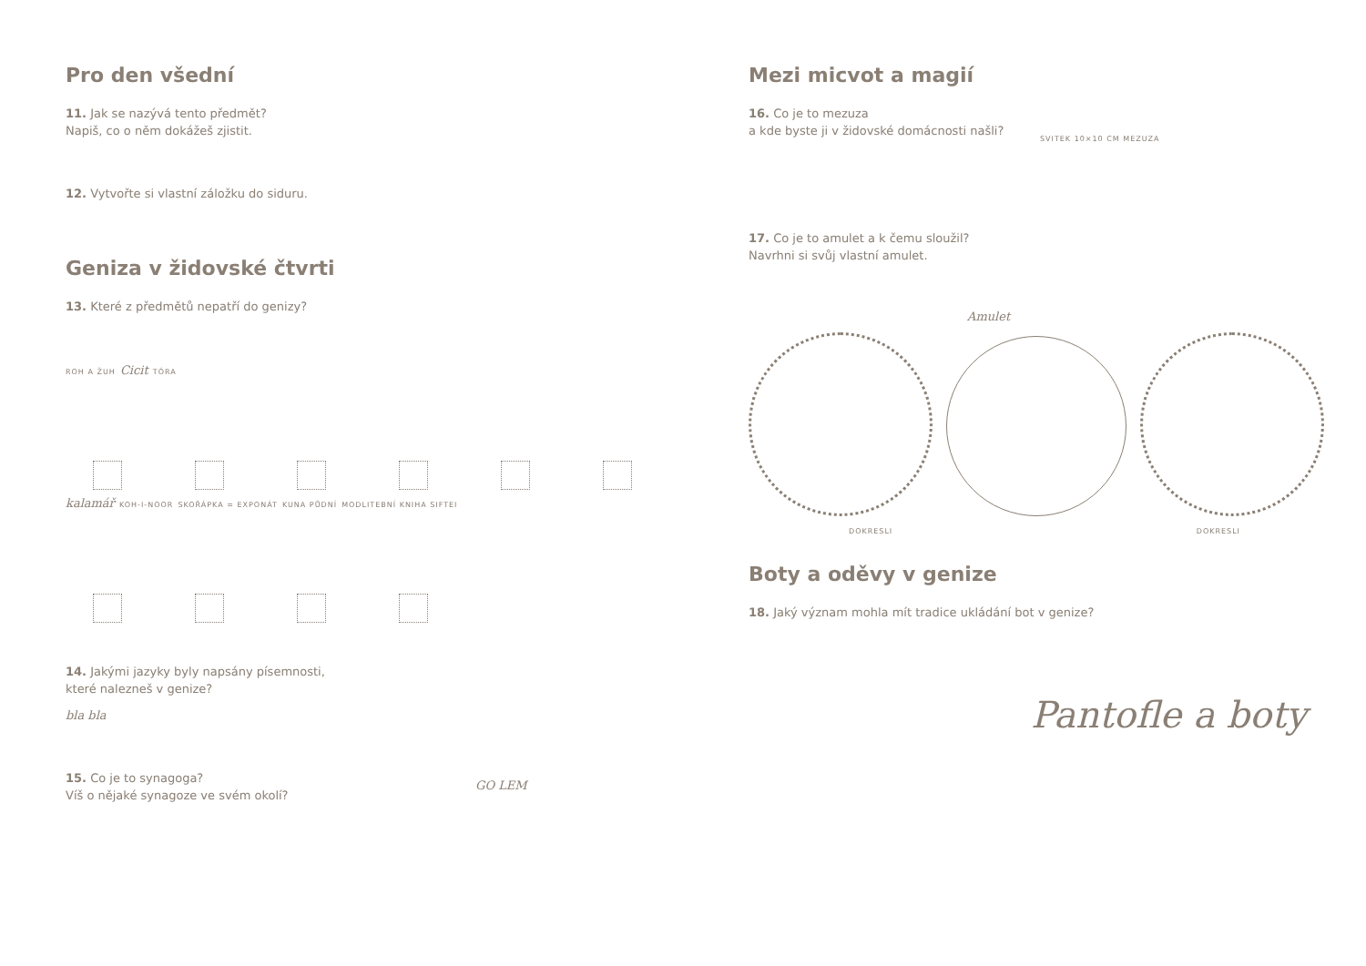Pro den všední
11. Jak se nazývá tento předmět?
Napiš, co o něm dokážeš zjistit.
12. Vytvořte si vlastní záložku do siduru.
Geniza v židovské čtvrti
13. Které z předmětů nepatří do genizy?
ROH A ŽUH Cicit TÓRA
kalamář KOH-I-NOOR SKOŘÁPKA = EXPONÁT KUNA PŮDNÍ MODLITEBNÍ KNIHA SIFTEI
14. Jakými jazyky byly napsány písemnosti,
které nalezneš v genize?
bla bla
15. Co je to synagoga?
Víš o nějaké synagoze ve svém okolí?
GO LEM
Mezi micvot a magií
16. Co je to mezuza
a kde byste ji v židovské domácnosti našli?
SVITEK 10×10 CM MEZUZA
17. Co je to amulet a k čemu sloužil?
Navrhni si svůj vlastní amulet.
Amulet
DOKRESLI DOKRESLI
Boty a oděvy v genize
18. Jaký význam mohla mít tradice ukládání bot v genize?
Pantofle a boty